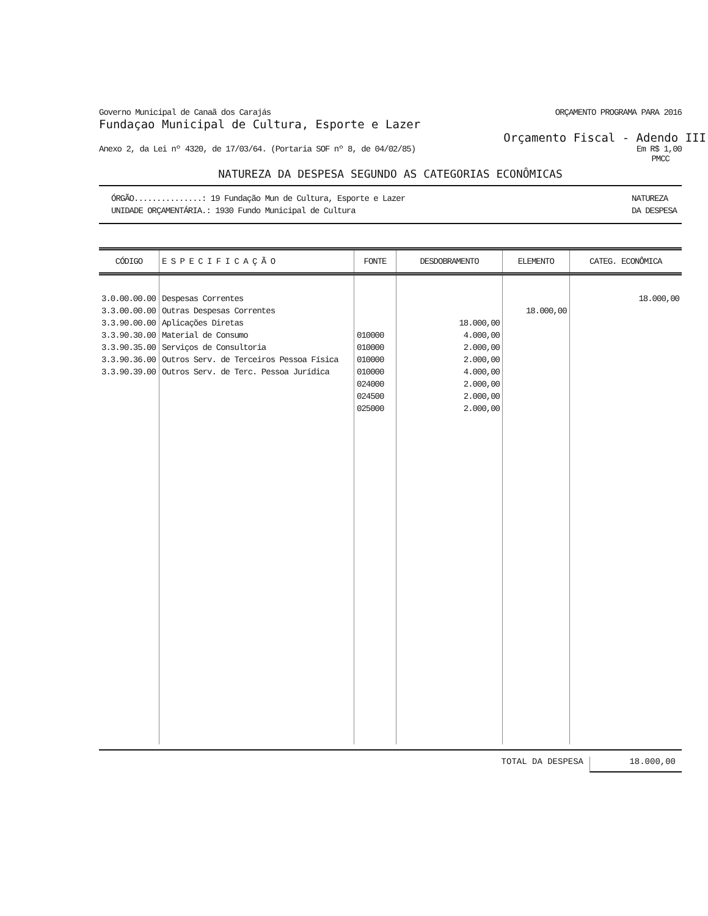Governo Municipal de Canaã dos Carajás ORÇAMENTO PROGRAMA PARA 2016
Fundaçao Municipal de Cultura, Esporte e Lazer
Orçamento Fiscal - Adendo III
Anexo 2, da Lei nº 4320, de 17/03/64. (Portaria SOF nº 8, de 04/02/85) Em R$ 1,00
PMCC
NATUREZA DA DESPESA SEGUNDO AS CATEGORIAS ECONÔMICAS
ÓRGÃO...............: 19 Fundação Mun de Cultura, Esporte e Lazer
UNIDADE ORÇAMENTÁRIA.: 1930 Fundo Municipal de Cultura
NATUREZA
DA DESPESA
| CÓDIGO | E S P E C I F I C A Ç Ã O | FONTE | DESDOBRAMENTO | ELEMENTO | CATEG. ECONÔMICA |
| --- | --- | --- | --- | --- | --- |
| 3.0.00.00.00 3.3.00.00.00 3.3.90.00.00 3.3.90.30.00 3.3.90.35.00 3.3.90.36.00 3.3.90.39.00 | Despesas Correntes Outras Despesas Correntes Aplicações Diretas Material de Consumo Serviços de Consultoria Outros Serv. de Terceiros Pessoa Física Outros Serv. de Terc. Pessoa Jurídica | 010000 010000 010000 010000 024000 024500 025000 | 18.000,00 4.000,00 2.000,00 2.000,00 4.000,00 2.000,00 2.000,00 2.000,00 | 18.000,00 | 18.000,00 |
TOTAL DA DESPESA 18.000,00